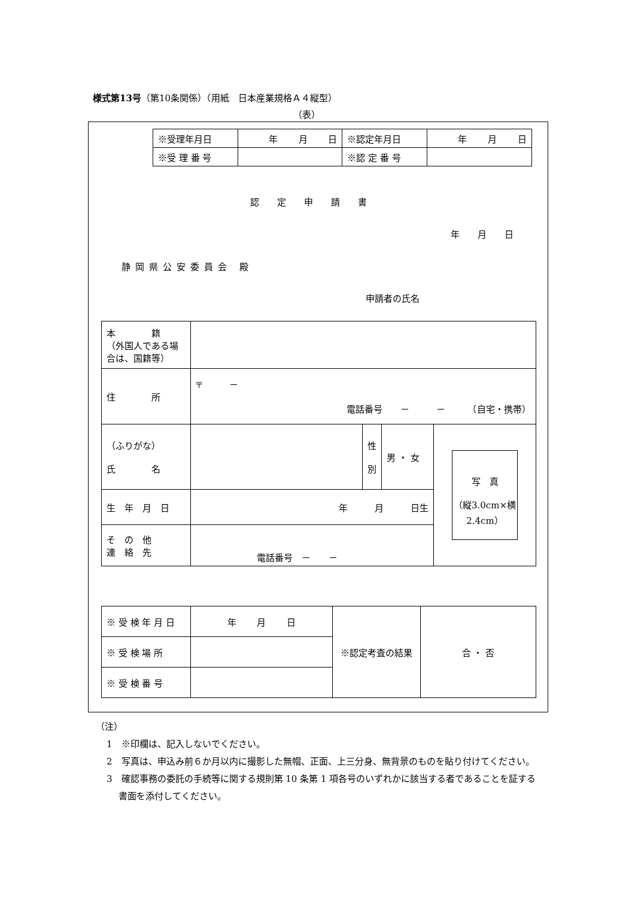様式第13号（第10条関係）（用紙　日本産業規格Ａ４縦型）
（表）
| ※受理年月日 | 年 月 日 | ※認定年月日 | 年 月 日 |
| ※受 理 番 号 | | ※認 定 番 号 | |
認定申請書
年 月 日
静岡県公安委員会 殿
申請者の氏名
| 本 籍 （外国人である場合は、国籍等） | | | | |
| 住 所 | 〒 － 電話番号 － － （自宅・携帯） | | | |
| （ふりがな） 氏 名 | | 性 別 | 男 ・ 女 | 写 真 （縦3.0cm×横2.4cm） |
| 生 年 月 日 | 年 月 日生 | | | |
| そ の 他 連 絡 先 | 電話番号 － － | | | |
| ※ 受 検 年 月 日 | 年 月 日 | ※認定考査の結果 | 合 ・ 否 |
| ※ 受 検 場 所 | | | |
| ※ 受 検 番 号 | | | |
（注）
1　※印欄は、記入しないでください。
2　写真は、申込み前６か月以内に撮影した無帽、正面、上三分身、無背景のものを貼り付けてください。
3　確認事務の委託の手続等に関する規則第 10 条第 1 項各号のいずれかに該当する者であることを証する書面を添付してください。